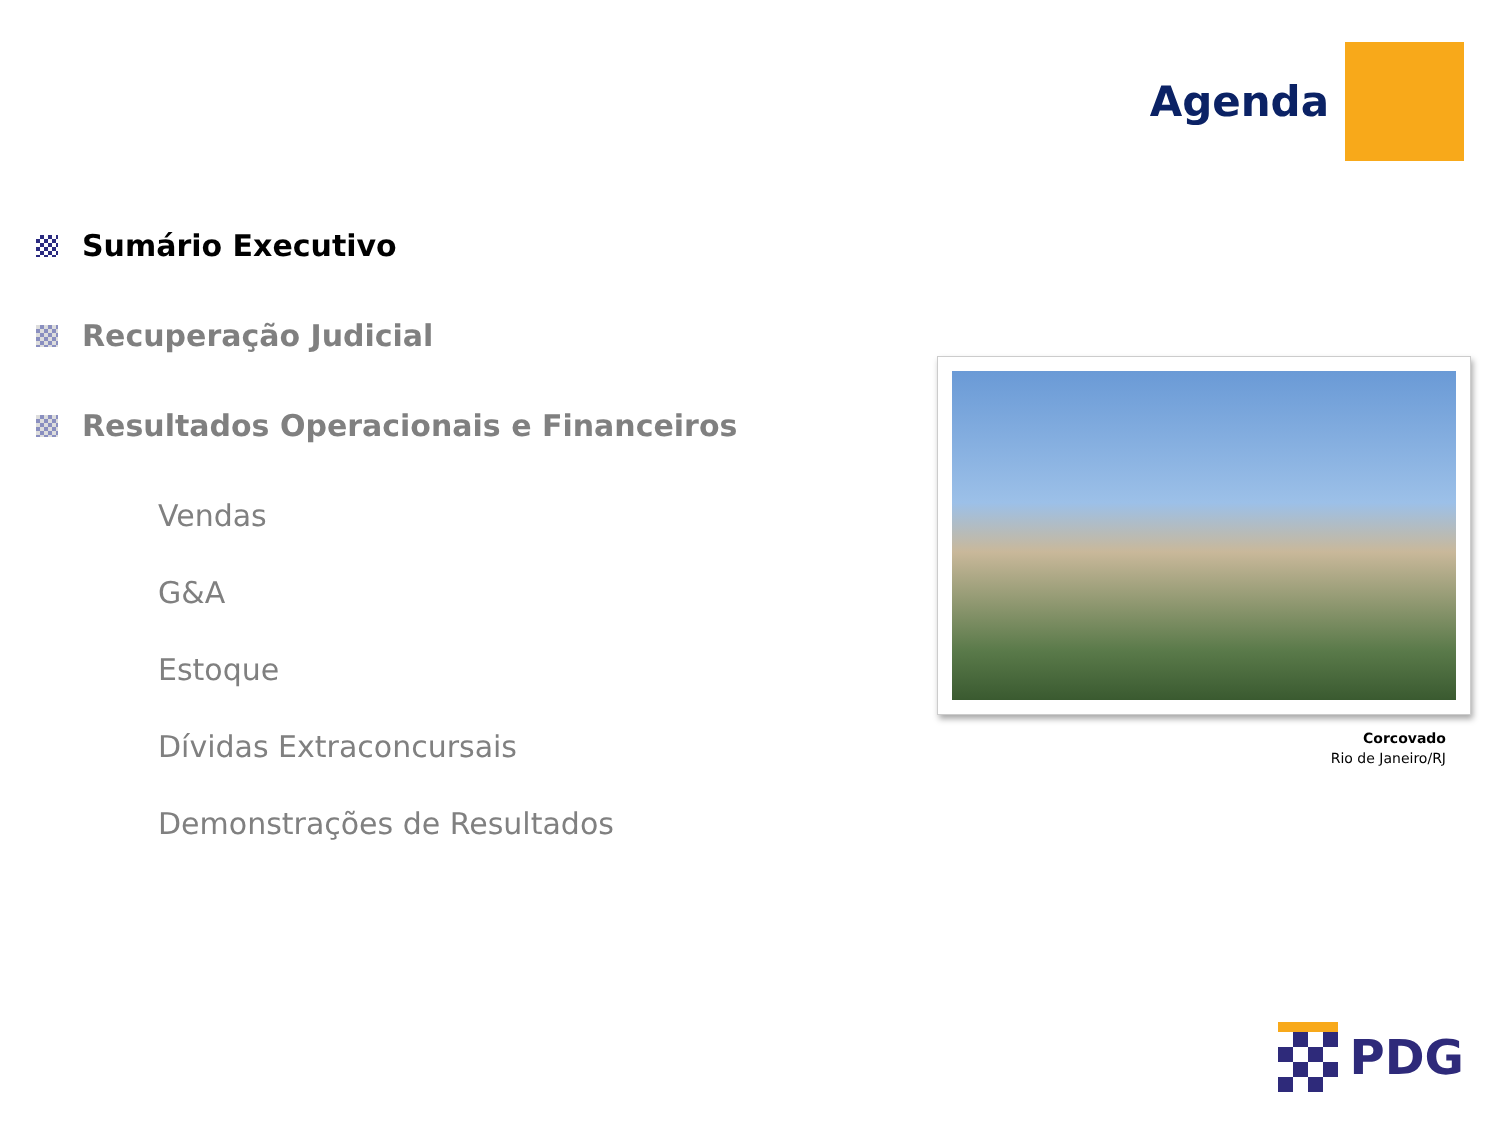Agenda
Sumário Executivo
Recuperação Judicial
Resultados Operacionais e Financeiros
Vendas
G&A
Estoque
Dívidas Extraconcursais
Demonstrações de Resultados
Corcovado
Rio de Janeiro/RJ
PDG